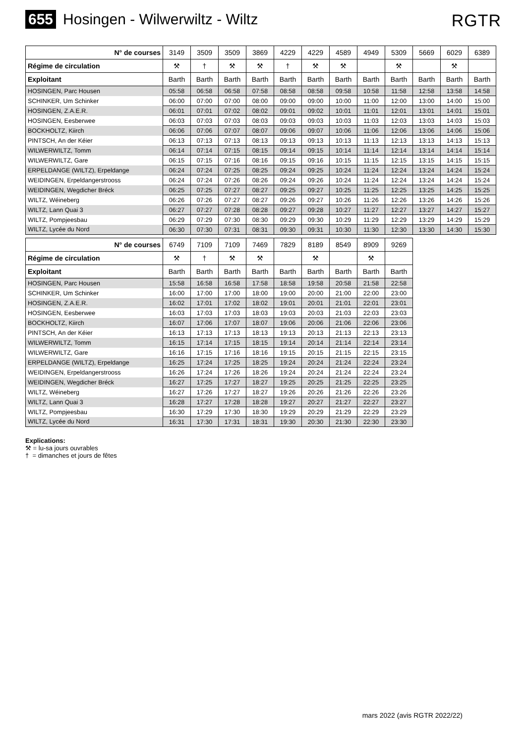655 Hosingen - Wilwerwiltz - Wiltz
RGTR
| N° de courses | 3149 | 3509 | 3509 | 3869 | 4229 | 4229 | 4589 | 4949 | 5309 | 5669 | 6029 | 6389 |
| --- | --- | --- | --- | --- | --- | --- | --- | --- | --- | --- | --- | --- |
| Régime de circulation | ⚒ | † | ⚒ | ⚒ | † | ⚒ | ⚒ | | ⚒ | | ⚒ | |
| Exploitant | Barth | Barth | Barth | Barth | Barth | Barth | Barth | Barth | Barth | Barth | Barth | Barth |
| HOSINGEN, Parc Housen | 05:58 | 06:58 | 06:58 | 07:58 | 08:58 | 08:58 | 09:58 | 10:58 | 11:58 | 12:58 | 13:58 | 14:58 |
| SCHINKER, Um Schinker | 06:00 | 07:00 | 07:00 | 08:00 | 09:00 | 09:00 | 10:00 | 11:00 | 12:00 | 13:00 | 14:00 | 15:00 |
| HOSINGEN, Z.A.E.R. | 06:01 | 07:01 | 07:02 | 08:02 | 09:01 | 09:02 | 10:01 | 11:01 | 12:01 | 13:01 | 14:01 | 15:01 |
| HOSINGEN, Eesberwee | 06:03 | 07:03 | 07:03 | 08:03 | 09:03 | 09:03 | 10:03 | 11:03 | 12:03 | 13:03 | 14:03 | 15:03 |
| BOCKHOLTZ, Kiirch | 06:06 | 07:06 | 07:07 | 08:07 | 09:06 | 09:07 | 10:06 | 11:06 | 12:06 | 13:06 | 14:06 | 15:06 |
| PINTSCH, An der Kéier | 06:13 | 07:13 | 07:13 | 08:13 | 09:13 | 09:13 | 10:13 | 11:13 | 12:13 | 13:13 | 14:13 | 15:13 |
| WILWERWILTZ, Tomm | 06:14 | 07:14 | 07:15 | 08:15 | 09:14 | 09:15 | 10:14 | 11:14 | 12:14 | 13:14 | 14:14 | 15:14 |
| WILWERWILTZ, Gare | 06:15 | 07:15 | 07:16 | 08:16 | 09:15 | 09:16 | 10:15 | 11:15 | 12:15 | 13:15 | 14:15 | 15:15 |
| ERPELDANGE (WILTZ), Erpeldange | 06:24 | 07:24 | 07:25 | 08:25 | 09:24 | 09:25 | 10:24 | 11:24 | 12:24 | 13:24 | 14:24 | 15:24 |
| WEIDINGEN, Erpeldangerstrooss | 06:24 | 07:24 | 07:26 | 08:26 | 09:24 | 09:26 | 10:24 | 11:24 | 12:24 | 13:24 | 14:24 | 15:24 |
| WEIDINGEN, Wegdicher Bréck | 06:25 | 07:25 | 07:27 | 08:27 | 09:25 | 09:27 | 10:25 | 11:25 | 12:25 | 13:25 | 14:25 | 15:25 |
| WILTZ, Wéineberg | 06:26 | 07:26 | 07:27 | 08:27 | 09:26 | 09:27 | 10:26 | 11:26 | 12:26 | 13:26 | 14:26 | 15:26 |
| WILTZ, Lann Quai 3 | 06:27 | 07:27 | 07:28 | 08:28 | 09:27 | 09:28 | 10:27 | 11:27 | 12:27 | 13:27 | 14:27 | 15:27 |
| WILTZ, Pompjeesbau | 06:29 | 07:29 | 07:30 | 08:30 | 09:29 | 09:30 | 10:29 | 11:29 | 12:29 | 13:29 | 14:29 | 15:29 |
| WILTZ, Lycée du Nord | 06:30 | 07:30 | 07:31 | 08:31 | 09:30 | 09:31 | 10:30 | 11:30 | 12:30 | 13:30 | 14:30 | 15:30 |
| N° de courses | 6749 | 7109 | 7109 | 7469 | 7829 | 8189 | 8549 | 8909 | 9269 |
| --- | --- | --- | --- | --- | --- | --- | --- | --- | --- |
| Régime de circulation | ⚒ | † | ⚒ | ⚒ | | ⚒ | | ⚒ | |
| Exploitant | Barth | Barth | Barth | Barth | Barth | Barth | Barth | Barth | Barth |
| HOSINGEN, Parc Housen | 15:58 | 16:58 | 16:58 | 17:58 | 18:58 | 19:58 | 20:58 | 21:58 | 22:58 |
| SCHINKER, Um Schinker | 16:00 | 17:00 | 17:00 | 18:00 | 19:00 | 20:00 | 21:00 | 22:00 | 23:00 |
| HOSINGEN, Z.A.E.R. | 16:02 | 17:01 | 17:02 | 18:02 | 19:01 | 20:01 | 21:01 | 22:01 | 23:01 |
| HOSINGEN, Eesberwee | 16:03 | 17:03 | 17:03 | 18:03 | 19:03 | 20:03 | 21:03 | 22:03 | 23:03 |
| BOCKHOLTZ, Kiirch | 16:07 | 17:06 | 17:07 | 18:07 | 19:06 | 20:06 | 21:06 | 22:06 | 23:06 |
| PINTSCH, An der Kéier | 16:13 | 17:13 | 17:13 | 18:13 | 19:13 | 20:13 | 21:13 | 22:13 | 23:13 |
| WILWERWILTZ, Tomm | 16:15 | 17:14 | 17:15 | 18:15 | 19:14 | 20:14 | 21:14 | 22:14 | 23:14 |
| WILWERWILTZ, Gare | 16:16 | 17:15 | 17:16 | 18:16 | 19:15 | 20:15 | 21:15 | 22:15 | 23:15 |
| ERPELDANGE (WILTZ), Erpeldange | 16:25 | 17:24 | 17:25 | 18:25 | 19:24 | 20:24 | 21:24 | 22:24 | 23:24 |
| WEIDINGEN, Erpeldangerstrooss | 16:26 | 17:24 | 17:26 | 18:26 | 19:24 | 20:24 | 21:24 | 22:24 | 23:24 |
| WEIDINGEN, Wegdicher Bréck | 16:27 | 17:25 | 17:27 | 18:27 | 19:25 | 20:25 | 21:25 | 22:25 | 23:25 |
| WILTZ, Wéineberg | 16:27 | 17:26 | 17:27 | 18:27 | 19:26 | 20:26 | 21:26 | 22:26 | 23:26 |
| WILTZ, Lann Quai 3 | 16:28 | 17:27 | 17:28 | 18:28 | 19:27 | 20:27 | 21:27 | 22:27 | 23:27 |
| WILTZ, Pompjeesbau | 16:30 | 17:29 | 17:30 | 18:30 | 19:29 | 20:29 | 21:29 | 22:29 | 23:29 |
| WILTZ, Lycée du Nord | 16:31 | 17:30 | 17:31 | 18:31 | 19:30 | 20:30 | 21:30 | 22:30 | 23:30 |
Explications:
⚒ = lu-sa jours ouvrables
† = dimanches et jours de fêtes
mars 2022 (avis RGTR 2022/22)